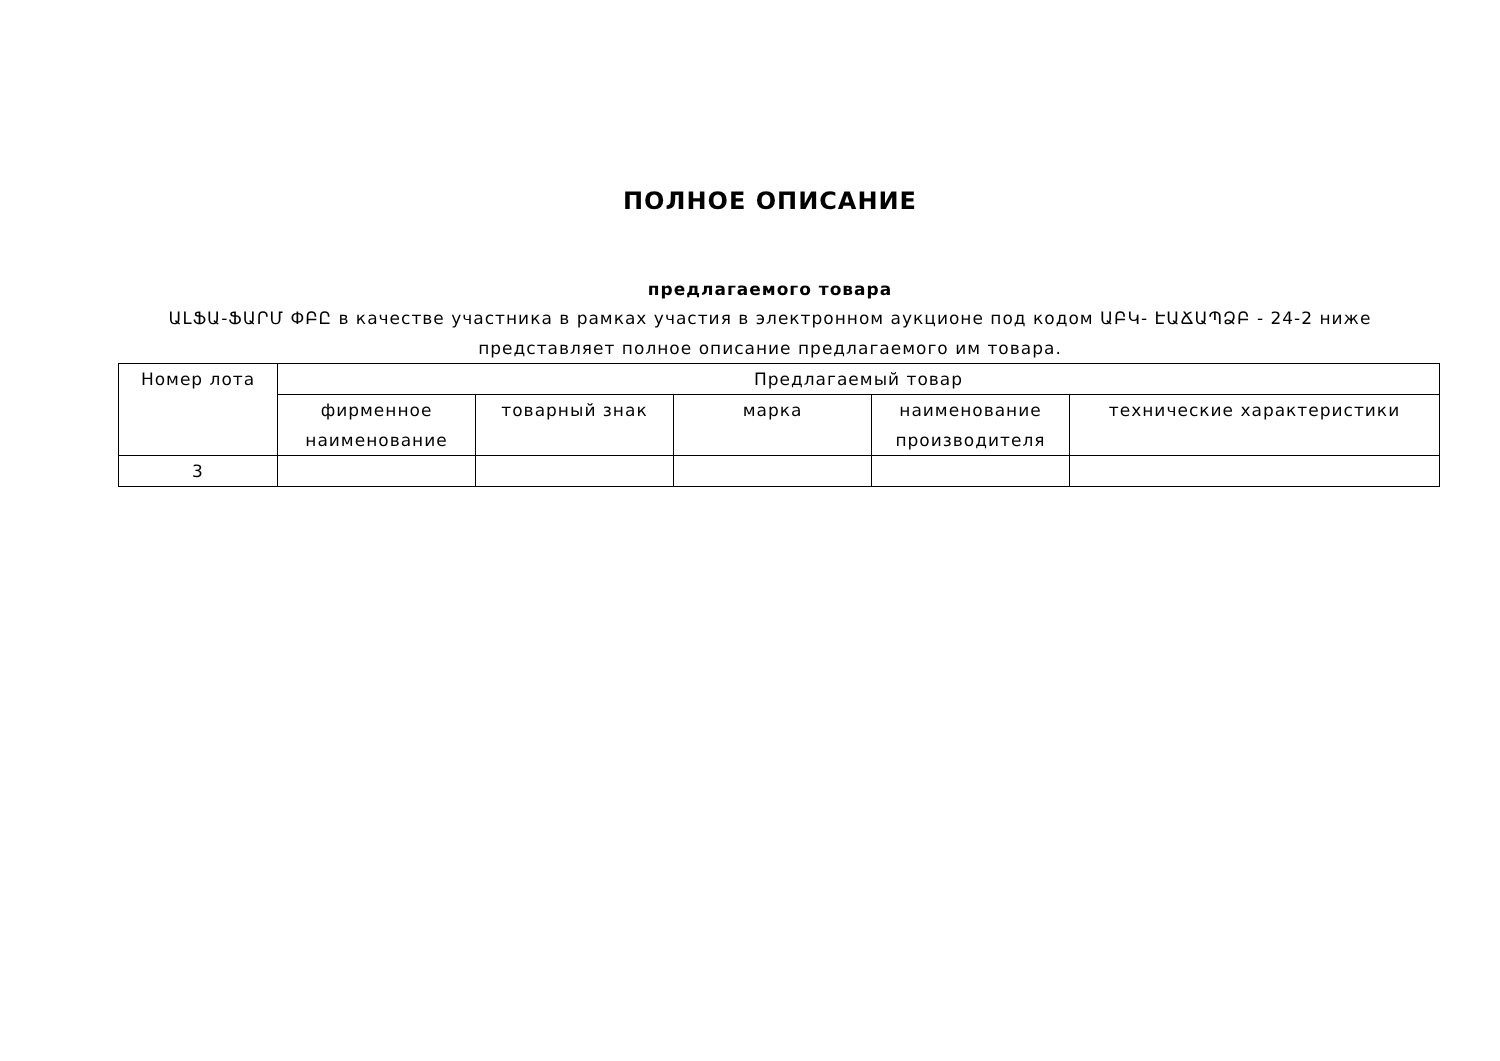ПОЛНОЕ ОПИСАНИЕ
предлагаемого товара
ԱԼՖԱ-ՖԱՐՄ ՓԲԸ в качестве участника в рамках участия в электронном аукционе под кодом ԱԲԿ- ԷԱՃԱՊՁԲ - 24-2 ниже представляет полное описание предлагаемого им товара.
| Номер лота | Предлагаемый товар | | | | |
| --- | --- | --- | --- | --- | --- |
| | фирменное наименование | товарный знак | марка | наименование производителя | технические характеристики |
| 3 | | | | | |